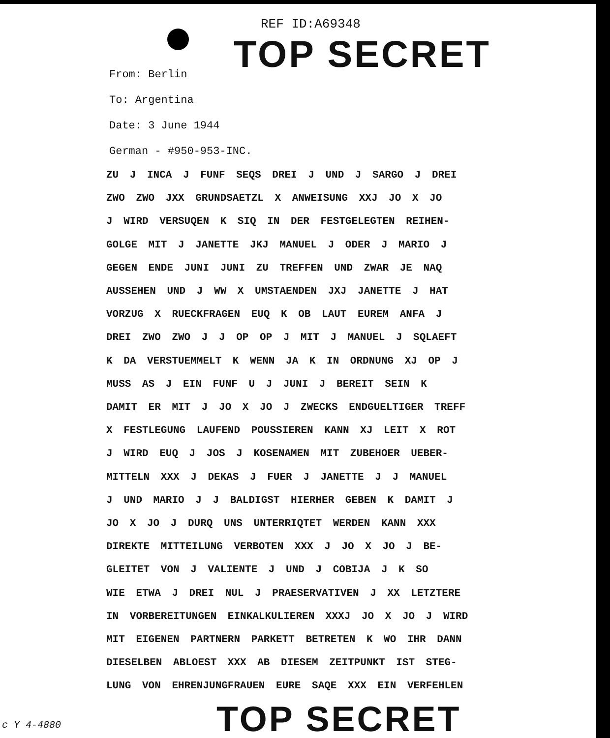REF ID:A69348
TOP SECRET
From: Berlin
To: Argentina
Date: 3 June 1944
German - #950-953-INC.
ZU J INCA J FUNF SEQS DREI J UND J SARGO J DREI
ZWO ZWO JXX GRUNDSAETZL X ANWEISUNG XXJ JO X JO
J WIRD VERSUQEN K SIQ IN DER FESTGELEGTEN REIHEN-
GOLGE MIT J JANETTE JKJ MANUEL J ODER J MARIO J
GEGEN ENDE JUNI JUNI ZU TREFFEN UND ZWAR JE NAQ
AUSSEHEN UND J WW X UMSTAENDEN JXJ JANETTE J HAT
VORZUG X RUECKFRAGEN EUQ K OB LAUT EUREM ANFA J
DREI ZWO ZWO J J OP OP J MIT J MANUEL J SQLAEFT
K DA VERSTUEMMELT K WENN JA K IN ORDNUNG XJ OP J
MUSS AS J EIN FUNF U J JUNI J BEREIT SEIN K
DAMIT ER MIT J JO X JO J ZWECKS ENDGUELTIGER TREFF
X FESTLEGUNG LAUFEND POUSSIEREN KANN XJ LEIT X ROT
J WIRD EUQ J JOS J KOSENAMEN MIT ZUBEHOER UEBER-
MITTELN XXX J DEKAS J FUER J JANETTE J J MANUEL
J UND MARIO J J BALDIGST HIERHER GEBEN K DAMIT J
JO X JO J DURQ UNS UNTERRIQTET WERDEN KANN XXX
DIREKTE MITTEILUNG VERBOTEN XXX J JO X JO J BE-
GLEITET VON J VALIENTE J UND J COBIJA J K SO
WIE ETWA J DREI NUL J PRAESERVATIVEN J XX LETZTERE
IN VORBEREITUNGEN EINKALKULIEREN XXXJ JO X JO J WIRD
MIT EIGENEN PARTNERN PARKETT BETRETEN K WO IHR DANN
DIESELBEN ABLOEST XXX AB DIESEM ZEITPUNKT IST STEG-
LUNG VON EHRENJUNGFRAUEN EURE SAQE XXX EIN VERFEHLEN
TOP SECRET
c Y 4-4880